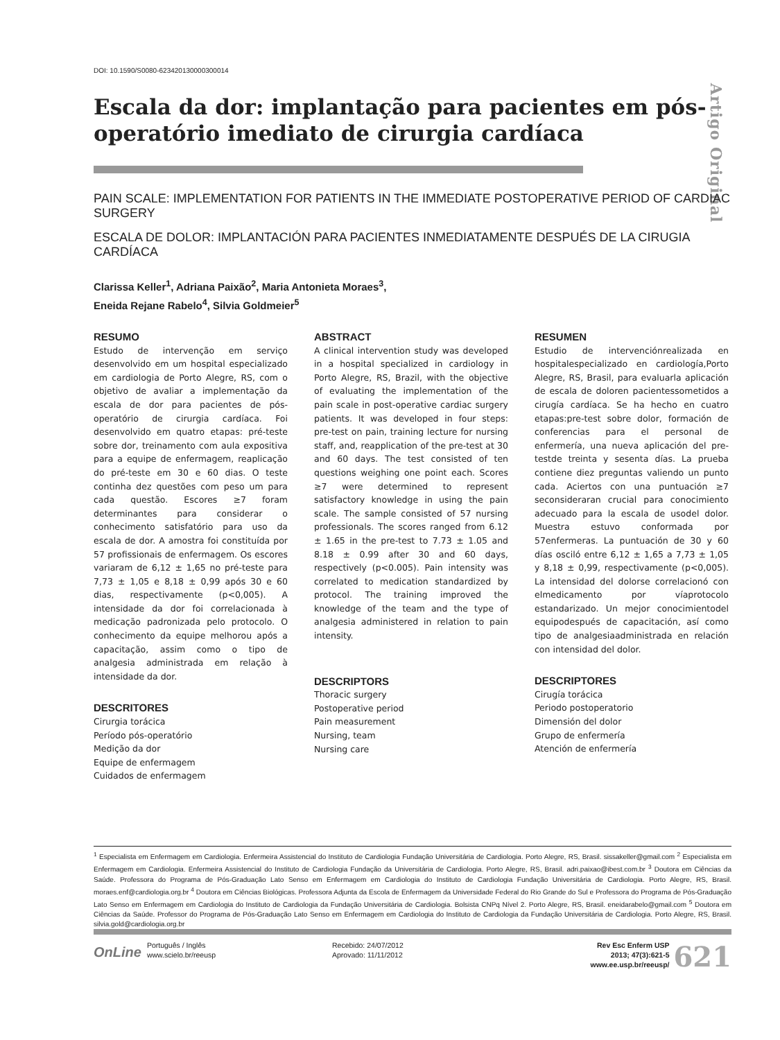DOI: 10.1590/S0080-623420130000300014
Artigo Original
Escala da dor: implantação para pacientes em pós-operatório imediato de cirurgia cardíaca
PAIN SCALE: IMPLEMENTATION FOR PATIENTS IN THE IMMEDIATE POSTOPERATIVE PERIOD OF CARDIAC SURGERY
ESCALA DE DOLOR: IMPLANTACIÓN PARA PACIENTES INMEDIATAMENTE DESPUÉS DE LA CIRUGIA CARDÍACA
Clarissa Keller<sup>1</sup>, Adriana Paixão<sup>2</sup>, Maria Antonieta Moraes<sup>3</sup>,
Eneida Rejane Rabelo<sup>4</sup>, Silvia Goldmeier<sup>5</sup>
RESUMO
Estudo de intervenção em serviço desenvolvido em um hospital especializado em cardiologia de Porto Alegre, RS, com o objetivo de avaliar a implementação da escala de dor para pacientes de pós-operatório de cirurgia cardíaca. Foi desenvolvido em quatro etapas: pré-teste sobre dor, treinamento com aula expositiva para a equipe de enfermagem, reaplicação do pré-teste em 30 e 60 dias. O teste continha dez questões com peso um para cada questão. Escores ≥7 foram determinantes para considerar o conhecimento satisfatório para uso da escala de dor. A amostra foi constituída por 57 profissionais de enfermagem. Os escores variaram de 6,12 ± 1,65 no pré-teste para 7,73 ± 1,05 e 8,18 ± 0,99 após 30 e 60 dias, respectivamente (p<0,005). A intensidade da dor foi correlacionada à medicação padronizada pelo protocolo. O conhecimento da equipe melhorou após a capacitação, assim como o tipo de analgesia administrada em relação à intensidade da dor.
DESCRITORES
Cirurgia torácica
Período pós-operatório
Medição da dor
Equipe de enfermagem
Cuidados de enfermagem
ABSTRACT
A clinical intervention study was developed in a hospital specialized in cardiology in Porto Alegre, RS, Brazil, with the objective of evaluating the implementation of the pain scale in post-operative cardiac surgery patients. It was developed in four steps: pre-test on pain, training lecture for nursing staff, and, reapplication of the pre-test at 30 and 60 days. The test consisted of ten questions weighing one point each. Scores ≥7 were determined to represent satisfactory knowledge in using the pain scale. The sample consisted of 57 nursing professionals. The scores ranged from 6.12 ± 1.65 in the pre-test to 7.73 ± 1.05 and 8.18 ± 0.99 after 30 and 60 days, respectively (p<0.005). Pain intensity was correlated to medication standardized by protocol. The training improved the knowledge of the team and the type of analgesia administered in relation to pain intensity.
DESCRIPTORS
Thoracic surgery
Postoperative period
Pain measurement
Nursing, team
Nursing care
RESUMEN
Estudio de intervenciónrealizada en hospitalespecializado en cardiología,Porto Alegre, RS, Brasil, para evaluarla aplicación de escala de doloren pacientessometidos a cirugía cardíaca. Se ha hecho en cuatro etapas:pre-test sobre dolor, formación de conferencias para el personal de enfermería, una nueva aplicación del pre-testde treinta y sesenta días. La prueba contiene diez preguntas valiendo un punto cada. Aciertos con una puntuación ≥7 seconsideraran crucial para conocimiento adecuado para la escala de usodel dolor. Muestra estuvo conformada por 57enfermeras. La puntuación de 30 y 60 días osciló entre 6,12 ± 1,65 a 7,73 ± 1,05 y 8,18 ± 0,99, respectivamente (p<0,005). La intensidad del dolorse correlacionó con elmedicamento por víaprotocolo estandarizado. Un mejor conocimientodel equipodespués de capacitación, así como tipo de analgesiaadministrada en relación con intensidad del dolor.
DESCRIPTORES
Cirugía torácica
Periodo postoperatorio
Dimensión del dolor
Grupo de enfermería
Atención de enfermería
<sup>1</sup> Especialista em Enfermagem em Cardiologia. Enfermeira Assistencial do Instituto de Cardiologia Fundação Universitária de Cardiologia. Porto Alegre, RS, Brasil. sissakeller@gmail.com <sup>2</sup> Especialista em Enfermagem em Cardiologia. Enfermeira Assistencial do Instituto de Cardiologia Fundação da Universitária de Cardiologia. Porto Alegre, RS, Brasil. adri.paixao@ibest.com.br <sup>3</sup> Doutora em Ciências da Saúde. Professora do Programa de Pós-Graduação Lato Senso em Enfermagem em Cardiologia do Instituto de Cardiologia Fundação Universitária de Cardiologia. Porto Alegre, RS, Brasil. moraes.enf@cardiologia.org.br <sup>4</sup> Doutora em Ciências Biológicas. Professora Adjunta da Escola de Enfermagem da Universidade Federal do Rio Grande do Sul e Professora do Programa de Pós-Graduação Lato Senso em Enfermagem em Cardiologia do Instituto de Cardiologia da Fundação Universitária de Cardiologia. Bolsista CNPq Nível 2. Porto Alegre, RS, Brasil. eneidarabelo@gmail.com <sup>5</sup> Doutora em Ciências da Saúde. Professor do Programa de Pós-Graduação Lato Senso em Enfermagem em Cardiologia do Instituto de Cardiologia da Fundação Universitária de Cardiologia. Porto Alegre, RS, Brasil. silvia.gold@cardiologia.org.br
OnLine
Português / Inglês
www.scielo.br/reeusp
Recebido: 24/07/2012
Aprovado: 11/11/2012
Rev Esc Enferm USP
2013; 47(3):621-5
www.ee.usp.br/reeusp/
621